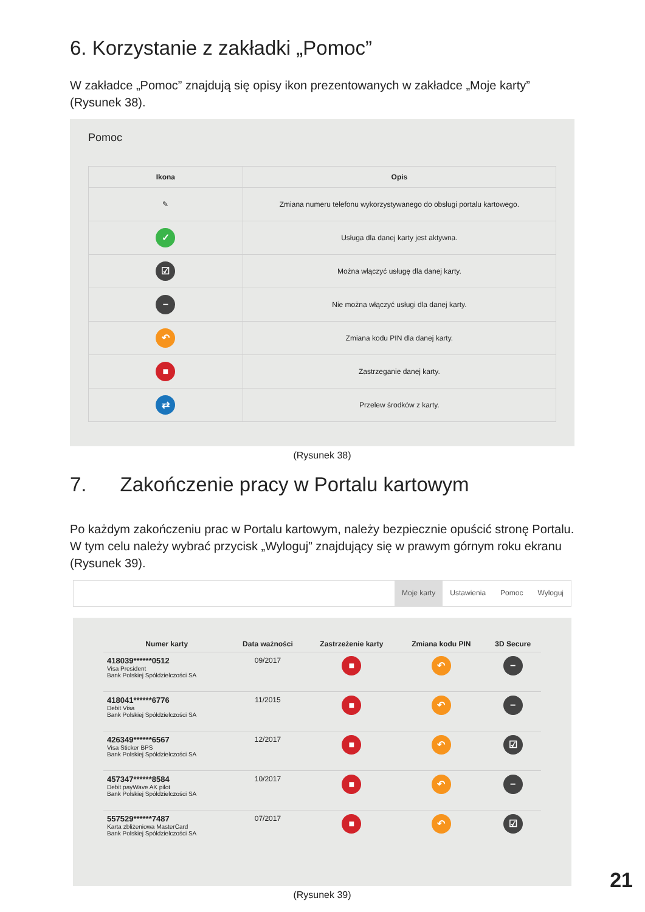6. Korzystanie z zakładki „Pomoc”
W zakładce „Pomoc” znajdują się opisy ikon prezentowanych w zakładce „Moje karty” (Rysunek 38).
Pomoc
| Ikona | Opis |
| --- | --- |
| ✎ | Zmiana numeru telefonu wykorzystywanego do obsługi portalu kartowego. |
| ✓ | Usługa dla danej karty jest aktywna. |
| ☑ | Można włączyć usługę dla danej karty. |
| − | Nie można włączyć usługi dla danej karty. |
| ↶ | Zmiana kodu PIN dla danej karty. |
| ■ | Zastrzeganie danej karty. |
| ⇄ | Przelew środków z karty. |
(Rysunek 38)
7. Zakończenie pracy w Portalu kartowym
Po każdym zakończeniu prac w Portalu kartowym, należy bezpiecznie opuścić stronę Portalu. W tym celu należy wybrać przycisk „Wyloguj” znajdujący się w prawym górnym roku ekranu (Rysunek 39).
Moje karty Ustawienia Pomoc Wyloguj
| Numer karty | Data ważności | Zastrzeżenie karty | Zmiana kodu PIN | 3D Secure |
| --- | --- | --- | --- | --- |
| 418039******0512 Visa President Bank Polskiej Spółdzielczości SA | 09/2017 | ■ | ↶ | − |
| 418041******6776 Debit Visa Bank Polskiej Spółdzielczości SA | 11/2015 | ■ | ↶ | − |
| 426349******6567 Visa Sticker BPS Bank Polskiej Spółdzielczości SA | 12/2017 | ■ | ↶ | ☑ |
| 457347******8584 Debit payWave AK pilot Bank Polskiej Spółdzielczości SA | 10/2017 | ■ | ↶ | − |
| 557529******7487 Karta zbliżeniowa MasterCard Bank Polskiej Spółdzielczości SA | 07/2017 | ■ | ↶ | ☑ |
(Rysunek 39)
21